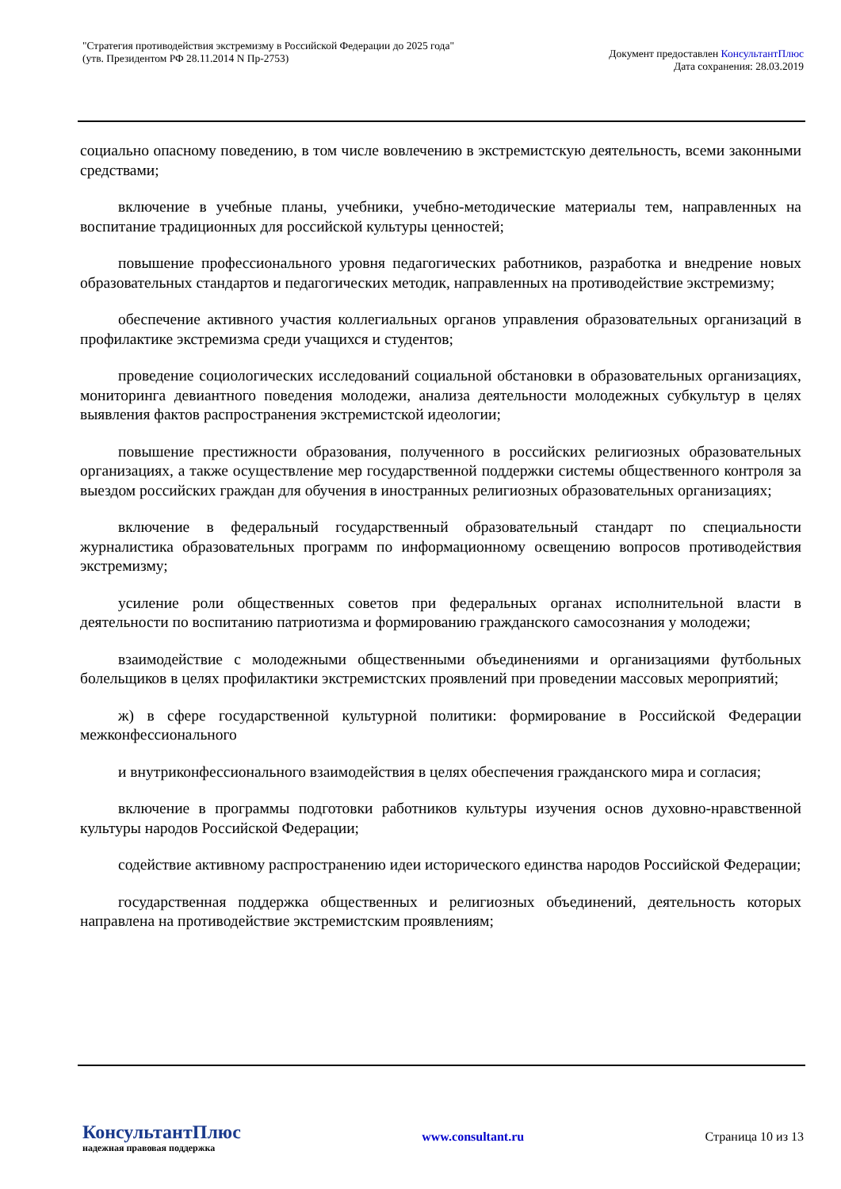"Стратегия противодействия экстремизму в Российской Федерации до 2025 года"
(утв. Президентом РФ 28.11.2014 N Пр-2753)
Документ предоставлен КонсультантПлюс
Дата сохранения: 28.03.2019
социально опасному поведению, в том числе вовлечению в экстремистскую деятельность, всеми законными средствами;
включение в учебные планы, учебники, учебно-методические материалы тем, направленных на воспитание традиционных для российской культуры ценностей;
повышение профессионального уровня педагогических работников, разработка и внедрение новых образовательных стандартов и педагогических методик, направленных на противодействие экстремизму;
обеспечение активного участия коллегиальных органов управления образовательных организаций в профилактике экстремизма среди учащихся и студентов;
проведение социологических исследований социальной обстановки в образовательных организациях, мониторинга девиантного поведения молодежи, анализа деятельности молодежных субкультур в целях выявления фактов распространения экстремистской идеологии;
повышение престижности образования, полученного в российских религиозных образовательных организациях, а также осуществление мер государственной поддержки системы общественного контроля за выездом российских граждан для обучения в иностранных религиозных образовательных организациях;
включение в федеральный государственный образовательный стандарт по специальности журналистика образовательных программ по информационному освещению вопросов противодействия экстремизму;
усиление роли общественных советов при федеральных органах исполнительной власти в деятельности по воспитанию патриотизма и формированию гражданского самосознания у молодежи;
взаимодействие с молодежными общественными объединениями и организациями футбольных болельщиков в целях профилактики экстремистских проявлений при проведении массовых мероприятий;
ж) в сфере государственной культурной политики: формирование в Российской Федерации межконфессионального
и внутриконфессионального взаимодействия в целях обеспечения гражданского мира и согласия;
включение в программы подготовки работников культуры изучения основ духовно-нравственной культуры народов Российской Федерации;
содействие активному распространению идеи исторического единства народов Российской Федерации;
государственная поддержка общественных и религиозных объединений, деятельность которых направлена на противодействие экстремистским проявлениям;
КонсультантПлюс
надежная правовая поддержка
www.consultant.ru Страница 10 из 13